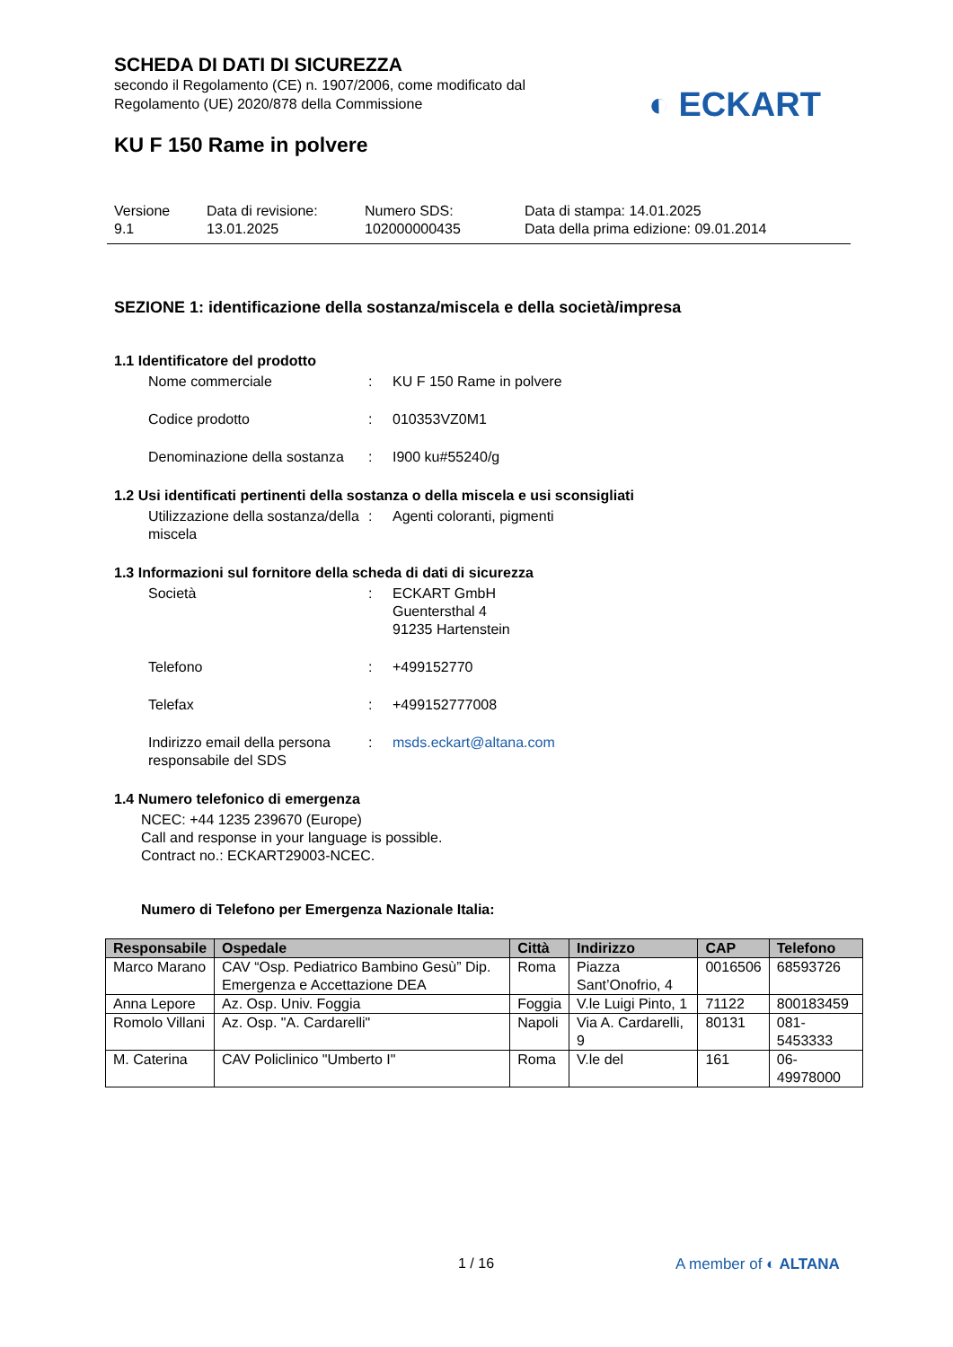SCHEDA DI DATI DI SICUREZZA
secondo il Regolamento (CE) n. 1907/2006, come modificato dal
Regolamento (UE) 2020/878 della Commissione
◐ ECKART
KU F 150 Rame in polvere
Versione
9.1
Data di revisione:
13.01.2025
Numero SDS:
102000000435
Data di stampa: 14.01.2025
Data della prima edizione: 09.01.2014
SEZIONE 1: identificazione della sostanza/miscela e della società/impresa
1.1 Identificatore del prodotto
Nome commerciale : KU F 150 Rame in polvere
Codice prodotto : 010353VZ0M1
Denominazione della sostanza
: I900 ku#55240/g
1.2 Usi identificati pertinenti della sostanza o della miscela e usi sconsigliati
Utilizzazione della sostanza/della miscela
: Agenti coloranti, pigmenti
1.3 Informazioni sul fornitore della scheda di dati di sicurezza
Società : ECKART GmbH
Guentersthal 4
91235 Hartenstein
Telefono : +499152770
Telefax : +499152777008
Indirizzo email della persona responsabile del SDS
: msds.eckart@altana.com
1.4 Numero telefonico di emergenza
NCEC: +44 1235 239670 (Europe)
Call and response in your language is possible.
Contract no.: ECKART29003-NCEC.
Numero di Telefono per Emergenza Nazionale Italia:
| Responsabile | Ospedale | Città | Indirizzo | CAP | Telefono |
| --- | --- | --- | --- | --- | --- |
| Marco Marano | CAV “Osp. Pediatrico Bambino Gesù” Dip. Emergenza e Accettazione DEA | Roma | Piazza Sant’Onofrio, 4 | 0016506 | 68593726 |
| Anna Lepore | Az. Osp. Univ. Foggia | Foggia | V.le Luigi Pinto, 1 | 71122 | 800183459 |
| Romolo Villani | Az. Osp. "A. Cardarelli" | Napoli | Via A. Cardarelli, 9 | 80131 | 081-5453333 |
| M. Caterina | CAV Policlinico "Umberto I" | Roma | V.le del | 161 | 06-49978000 |
1 / 16 A member of ◐ ALTANA